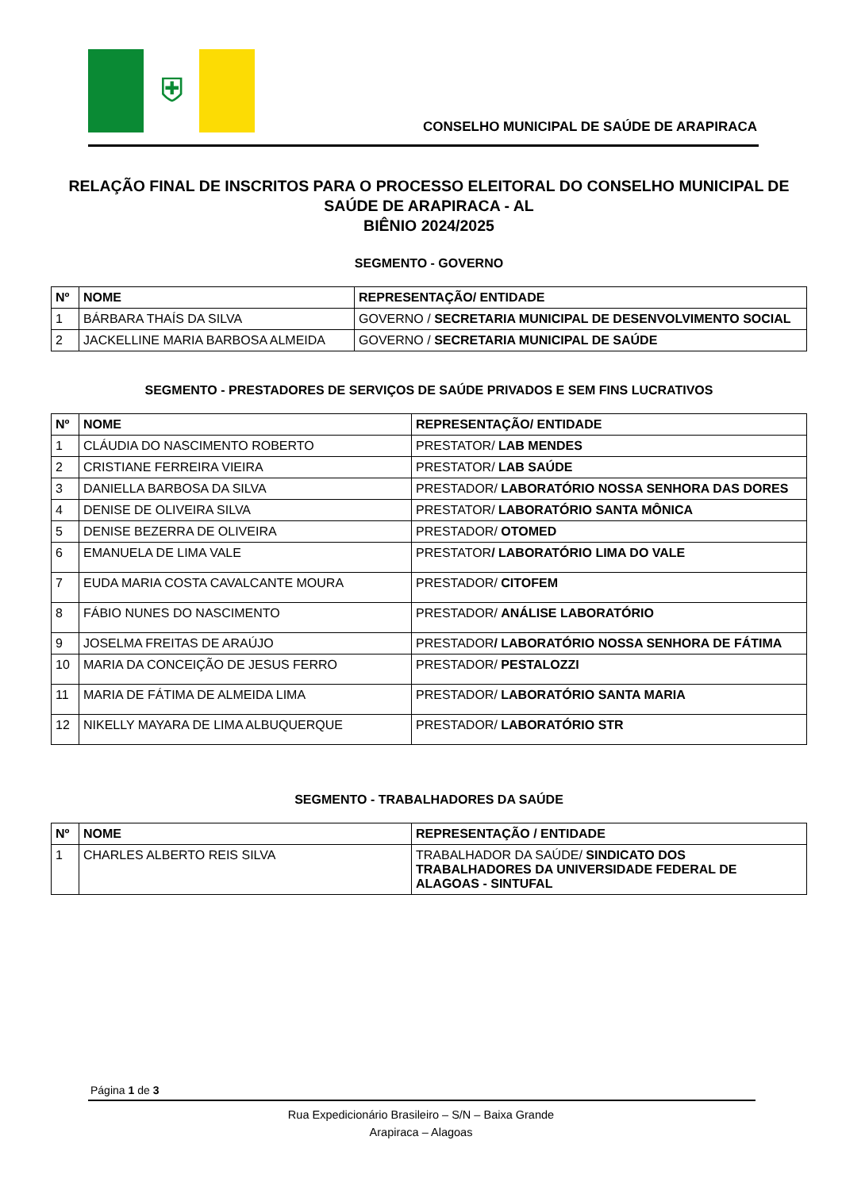⛨
CONSELHO MUNICIPAL DE SAÚDE DE ARAPIRACA
RELAÇÃO FINAL DE INSCRITOS PARA O PROCESSO ELEITORAL DO CONSELHO MUNICIPAL DE SAÚDE DE ARAPIRACA - AL
BIÊNIO 2024/2025
SEGMENTO - GOVERNO
| Nº | NOME | REPRESENTAÇÃO/ ENTIDADE |
| --- | --- | --- |
| 1 | BÁRBARA THAÍS DA SILVA | GOVERNO / SECRETARIA MUNICIPAL DE DESENVOLVIMENTO SOCIAL |
| 2 | JACKELLINE MARIA BARBOSA ALMEIDA | GOVERNO / SECRETARIA MUNICIPAL DE SAÚDE |
SEGMENTO - PRESTADORES DE SERVIÇOS DE SAÚDE PRIVADOS E SEM FINS LUCRATIVOS
| Nº | NOME | REPRESENTAÇÃO/ ENTIDADE |
| --- | --- | --- |
| 1 | CLÁUDIA DO NASCIMENTO ROBERTO | PRESTATOR/ LAB MENDES |
| 2 | CRISTIANE FERREIRA VIEIRA | PRESTATOR/ LAB SAÚDE |
| 3 | DANIELLA BARBOSA DA SILVA | PRESTADOR/ LABORATÓRIO NOSSA SENHORA DAS DORES |
| 4 | DENISE DE OLIVEIRA SILVA | PRESTATOR/ LABORATÓRIO SANTA MÔNICA |
| 5 | DENISE BEZERRA DE OLIVEIRA | PRESTADOR/ OTOMED |
| 6 | EMANUELA DE LIMA VALE | PRESTATOR / LABORATÓRIO LIMA DO VALE |
| 7 | EUDA MARIA COSTA CAVALCANTE MOURA | PRESTADOR/ CITOFEM |
| 8 | FÁBIO NUNES DO NASCIMENTO | PRESTADOR/ ANÁLISE LABORATÓRIO |
| 9 | JOSELMA FREITAS DE ARAÚJO | PRESTADOR / LABORATÓRIO NOSSA SENHORA DE FÁTIMA |
| 10 | MARIA DA CONCEIÇÃO DE JESUS FERRO | PRESTADOR/ PESTALOZZI |
| 11 | MARIA DE FÁTIMA DE ALMEIDA LIMA | PRESTADOR/ LABORATÓRIO SANTA MARIA |
| 12 | NIKELLY MAYARA DE LIMA ALBUQUERQUE | PRESTADOR/ LABORATÓRIO STR |
SEGMENTO - TRABALHADORES DA SAÚDE
| Nº | NOME | REPRESENTAÇÃO / ENTIDADE |
| --- | --- | --- |
| 1 | CHARLES ALBERTO REIS SILVA | TRABALHADOR DA SAÚDE/ SINDICATO DOS TRABALHADORES DA UNIVERSIDADE FEDERAL DE ALAGOAS - SINTUFAL |
Página 1 de 3
Rua Expedicionário Brasileiro – S/N – Baixa Grande
Arapiraca – Alagoas